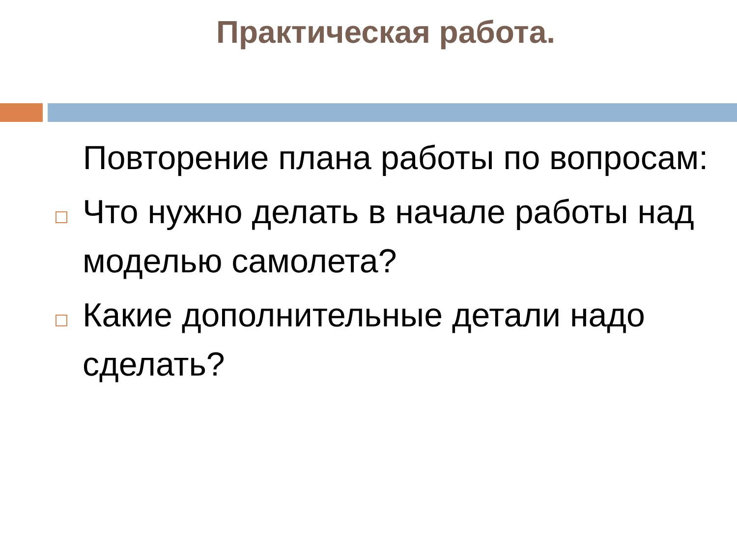Практическая работа.
Повторение плана работы по вопросам:
Что нужно делать в начале работы над моделью самолета?
Какие дополнительные детали надо сделать?